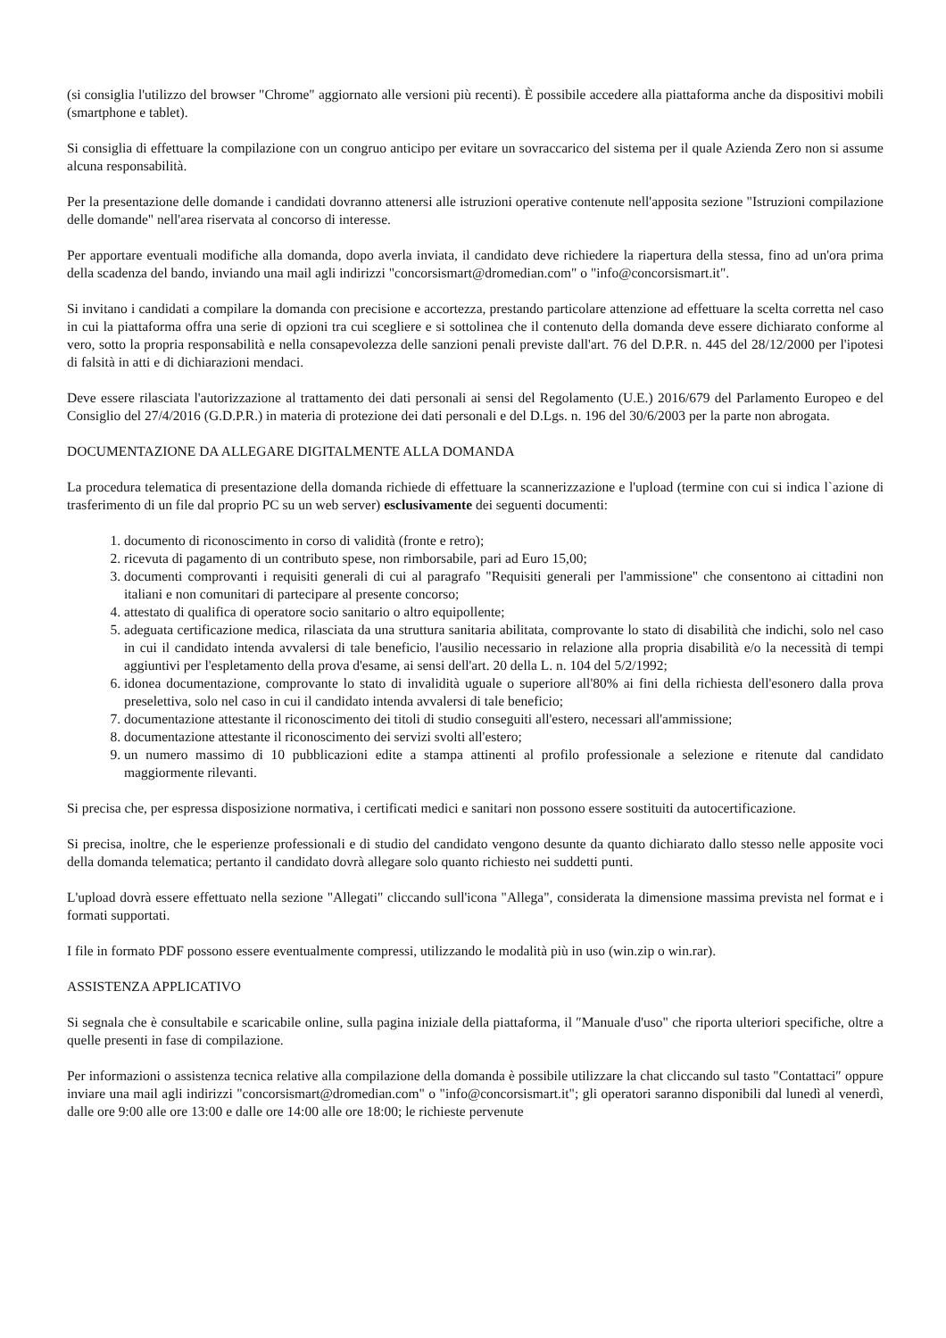(si consiglia l'utilizzo del browser "Chrome" aggiornato alle versioni più recenti). È possibile accedere alla piattaforma anche da dispositivi mobili (smartphone e tablet).
Si consiglia di effettuare la compilazione con un congruo anticipo per evitare un sovraccarico del sistema per il quale Azienda Zero non si assume alcuna responsabilità.
Per la presentazione delle domande i candidati dovranno attenersi alle istruzioni operative contenute nell'apposita sezione "Istruzioni compilazione delle domande" nell'area riservata al concorso di interesse.
Per apportare eventuali modifiche alla domanda, dopo averla inviata, il candidato deve richiedere la riapertura della stessa, fino ad un'ora prima della scadenza del bando, inviando una mail agli indirizzi "concorsismart@dromedian.com" o "info@concorsismart.it".
Si invitano i candidati a compilare la domanda con precisione e accortezza, prestando particolare attenzione ad effettuare la scelta corretta nel caso in cui la piattaforma offra una serie di opzioni tra cui scegliere e si sottolinea che il contenuto della domanda deve essere dichiarato conforme al vero, sotto la propria responsabilità e nella consapevolezza delle sanzioni penali previste dall'art. 76 del D.P.R. n. 445 del 28/12/2000 per l'ipotesi di falsità in atti e di dichiarazioni mendaci.
Deve essere rilasciata l'autorizzazione al trattamento dei dati personali ai sensi del Regolamento (U.E.) 2016/679 del Parlamento Europeo e del Consiglio del 27/4/2016 (G.D.P.R.) in materia di protezione dei dati personali e del D.Lgs. n. 196 del 30/6/2003 per la parte non abrogata.
DOCUMENTAZIONE DA ALLEGARE DIGITALMENTE ALLA DOMANDA
La procedura telematica di presentazione della domanda richiede di effettuare la scannerizzazione e l'upload (termine con cui si indica l`azione di trasferimento di un file dal proprio PC su un web server) esclusivamente dei seguenti documenti:
1. documento di riconoscimento in corso di validità (fronte e retro);
2. ricevuta di pagamento di un contributo spese, non rimborsabile, pari ad Euro 15,00;
3. documenti comprovanti i requisiti generali di cui al paragrafo "Requisiti generali per l'ammissione" che consentono ai cittadini non italiani e non comunitari di partecipare al presente concorso;
4. attestato di qualifica di operatore socio sanitario o altro equipollente;
5. adeguata certificazione medica, rilasciata da una struttura sanitaria abilitata, comprovante lo stato di disabilità che indichi, solo nel caso in cui il candidato intenda avvalersi di tale beneficio, l'ausilio necessario in relazione alla propria disabilità e/o la necessità di tempi aggiuntivi per l'espletamento della prova d'esame, ai sensi dell'art. 20 della L. n. 104 del 5/2/1992;
6. idonea documentazione, comprovante lo stato di invalidità uguale o superiore all'80% ai fini della richiesta dell'esonero dalla prova preselettiva, solo nel caso in cui il candidato intenda avvalersi di tale beneficio;
7. documentazione attestante il riconoscimento dei titoli di studio conseguiti all'estero, necessari all'ammissione;
8. documentazione attestante il riconoscimento dei servizi svolti all'estero;
9. un numero massimo di 10 pubblicazioni edite a stampa attinenti al profilo professionale a selezione e ritenute dal candidato maggiormente rilevanti.
Si precisa che, per espressa disposizione normativa, i certificati medici e sanitari non possono essere sostituiti da autocertificazione.
Si precisa, inoltre, che le esperienze professionali e di studio del candidato vengono desunte da quanto dichiarato dallo stesso nelle apposite voci della domanda telematica; pertanto il candidato dovrà allegare solo quanto richiesto nei suddetti punti.
L'upload dovrà essere effettuato nella sezione "Allegati" cliccando sull'icona "Allega", considerata la dimensione massima prevista nel format e i formati supportati.
I file in formato PDF possono essere eventualmente compressi, utilizzando le modalità più in uso (win.zip o win.rar).
ASSISTENZA APPLICATIVO
Si segnala che è consultabile e scaricabile online, sulla pagina iniziale della piattaforma, il ″Manuale d'uso" che riporta ulteriori specifiche, oltre a quelle presenti in fase di compilazione.
Per informazioni o assistenza tecnica relative alla compilazione della domanda è possibile utilizzare la chat cliccando sul tasto "Contattaci″ oppure inviare una mail agli indirizzi "concorsismart@dromedian.com" o "info@concorsismart.it"; gli operatori saranno disponibili dal lunedì al venerdì, dalle ore 9:00 alle ore 13:00 e dalle ore 14:00 alle ore 18:00; le richieste pervenute